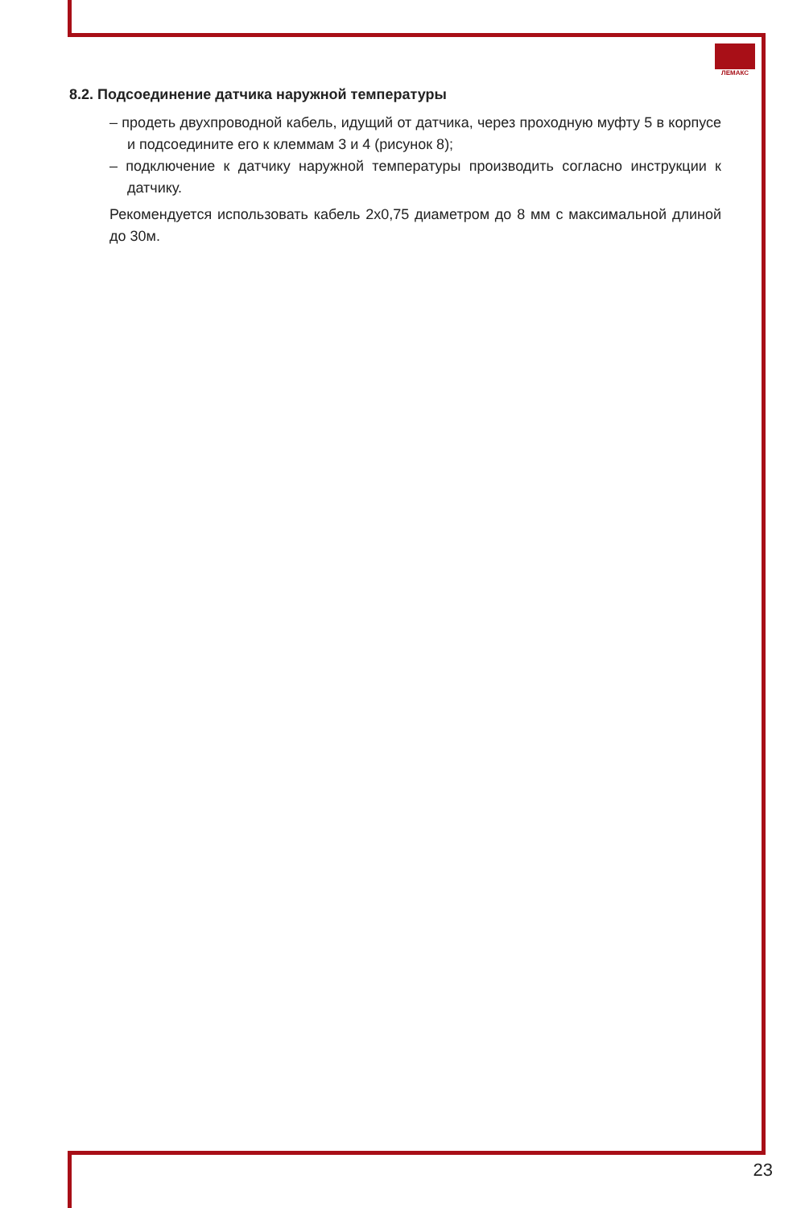ЛЕМАКС
8.2. Подсоединение датчика наружной температуры
– продеть двухпроводной кабель, идущий от датчика, через проходную муфту 5 в корпусе и подсоедините его к клеммам 3 и 4 (рисунок 8);
– подключение к датчику наружной температуры производить согласно инструкции к датчику.
Рекомендуется использовать кабель 2х0,75 диаметром до 8 мм с максимальной длиной до 30м.
23